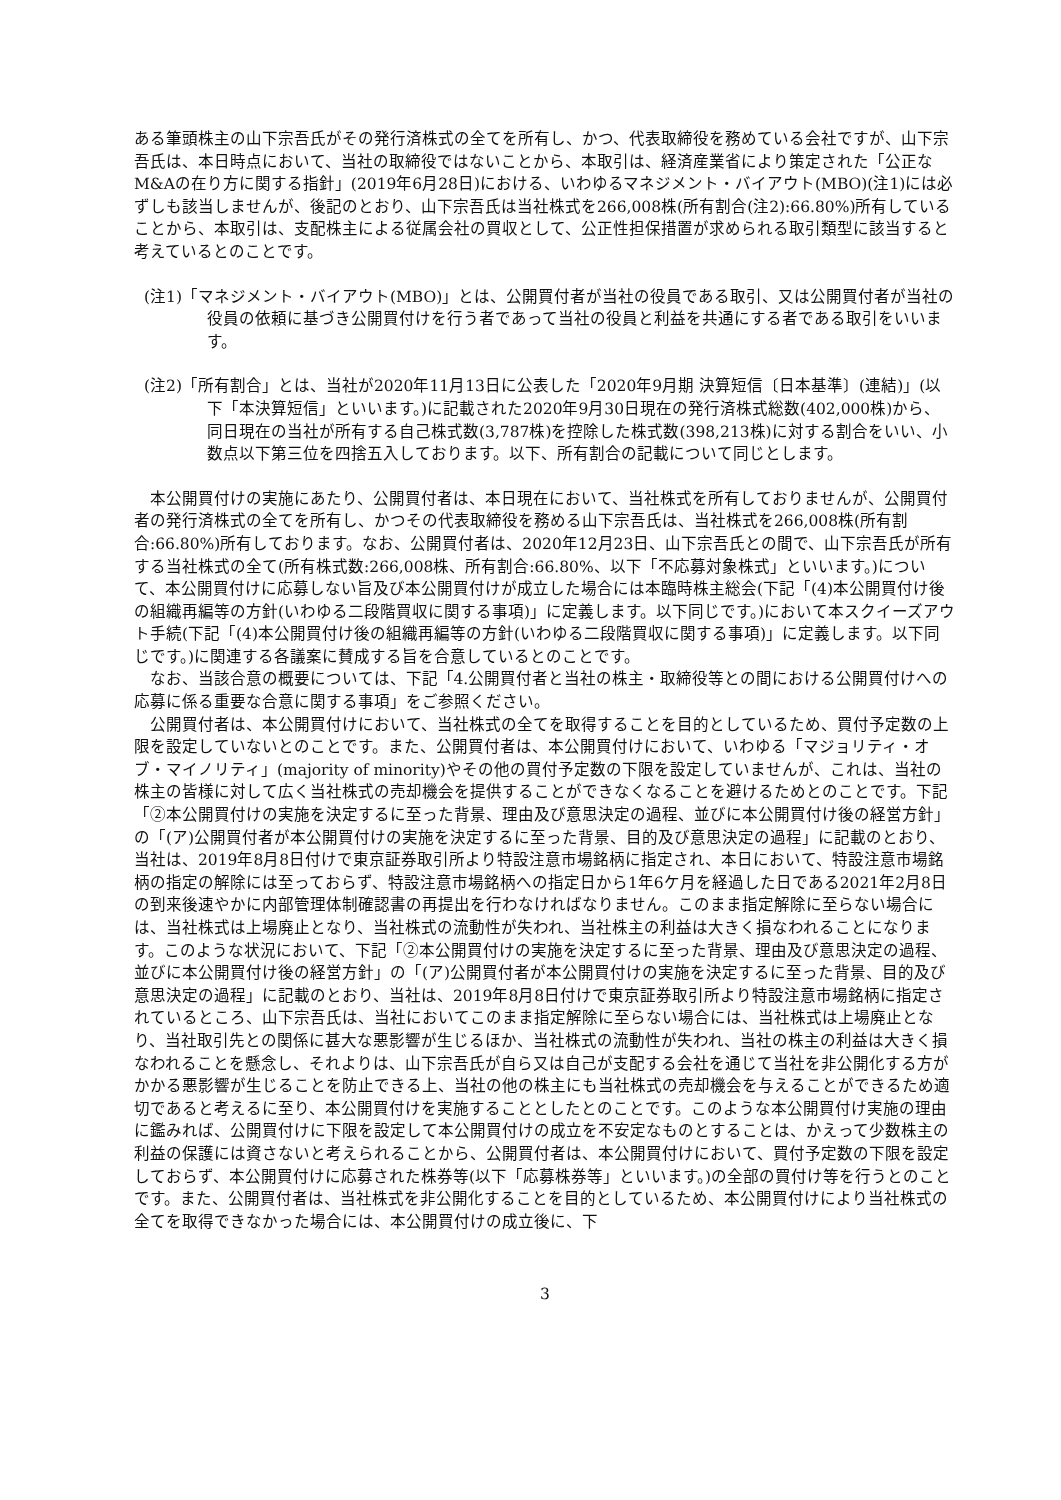ある筆頭株主の山下宗吾氏がその発行済株式の全てを所有し、かつ、代表取締役を務めている会社ですが、山下宗吾氏は、本日時点において、当社の取締役ではないことから、本取引は、経済産業省により策定された「公正なM&Aの在り方に関する指針」(2019年6月28日)における、いわゆるマネジメント・バイアウト(MBO)(注1)には必ずしも該当しませんが、後記のとおり、山下宗吾氏は当社株式を266,008株(所有割合(注2):66.80%)所有していることから、本取引は、支配株主による従属会社の買収として、公正性担保措置が求められる取引類型に該当すると考えているとのことです。
(注1)「マネジメント・バイアウト(MBO)」とは、公開買付者が当社の役員である取引、又は公開買付者が当社の役員の依頼に基づき公開買付けを行う者であって当社の役員と利益を共通にする者である取引をいいます。
(注2)「所有割合」とは、当社が2020年11月13日に公表した「2020年9月期 決算短信〔日本基準〕(連結)」(以下「本決算短信」といいます。)に記載された2020年9月30日現在の発行済株式総数(402,000株)から、同日現在の当社が所有する自己株式数(3,787株)を控除した株式数(398,213株)に対する割合をいい、小数点以下第三位を四捨五入しております。以下、所有割合の記載について同じとします。
本公開買付けの実施にあたり、公開買付者は、本日現在において、当社株式を所有しておりませんが、公開買付者の発行済株式の全てを所有し、かつその代表取締役を務める山下宗吾氏は、当社株式を266,008株(所有割合:66.80%)所有しております。なお、公開買付者は、2020年12月23日、山下宗吾氏との間で、山下宗吾氏が所有する当社株式の全て(所有株式数:266,008株、所有割合:66.80%、以下「不応募対象株式」といいます。)について、本公開買付けに応募しない旨及び本公開買付けが成立した場合には本臨時株主総会(下記「(4)本公開買付け後の組織再編等の方針(いわゆる二段階買収に関する事項)」に定義します。以下同じです。)において本スクイーズアウト手続(下記「(4)本公開買付け後の組織再編等の方針(いわゆる二段階買収に関する事項)」に定義します。以下同じです。)に関連する各議案に賛成する旨を合意しているとのことです。
なお、当該合意の概要については、下記「4.公開買付者と当社の株主・取締役等との間における公開買付けへの応募に係る重要な合意に関する事項」をご参照ください。
公開買付者は、本公開買付けにおいて、当社株式の全てを取得することを目的としているため、買付予定数の上限を設定していないとのことです。また、公開買付者は、本公開買付けにおいて、いわゆる「マジョリティ・オブ・マイノリティ」(majority of minority)やその他の買付予定数の下限を設定していませんが、これは、当社の株主の皆様に対して広く当社株式の売却機会を提供することができなくなることを避けるためとのことです。下記「②本公開買付けの実施を決定するに至った背景、理由及び意思決定の過程、並びに本公開買付け後の経営方針」の「(ア)公開買付者が本公開買付けの実施を決定するに至った背景、目的及び意思決定の過程」に記載のとおり、当社は、2019年8月8日付けで東京証券取引所より特設注意市場銘柄に指定され、本日において、特設注意市場銘柄の指定の解除には至っておらず、特設注意市場銘柄への指定日から1年6ケ月を経過した日である2021年2月8日の到来後速やかに内部管理体制確認書の再提出を行わなければなりません。このまま指定解除に至らない場合には、当社株式は上場廃止となり、当社株式の流動性が失われ、当社株主の利益は大きく損なわれることになります。このような状況において、下記「②本公開買付けの実施を決定するに至った背景、理由及び意思決定の過程、並びに本公開買付け後の経営方針」の「(ア)公開買付者が本公開買付けの実施を決定するに至った背景、目的及び意思決定の過程」に記載のとおり、当社は、2019年8月8日付けで東京証券取引所より特設注意市場銘柄に指定されているところ、山下宗吾氏は、当社においてこのまま指定解除に至らない場合には、当社株式は上場廃止となり、当社取引先との関係に甚大な悪影響が生じるほか、当社株式の流動性が失われ、当社の株主の利益は大きく損なわれることを懸念し、それよりは、山下宗吾氏が自ら又は自己が支配する会社を通じて当社を非公開化する方がかかる悪影響が生じることを防止できる上、当社の他の株主にも当社株式の売却機会を与えることができるため適切であると考えるに至り、本公開買付けを実施することとしたとのことです。このような本公開買付け実施の理由に鑑みれば、公開買付けに下限を設定して本公開買付けの成立を不安定なものとすることは、かえって少数株主の利益の保護には資さないと考えられることから、公開買付者は、本公開買付けにおいて、買付予定数の下限を設定しておらず、本公開買付けに応募された株券等(以下「応募株券等」といいます。)の全部の買付け等を行うとのことです。また、公開買付者は、当社株式を非公開化することを目的としているため、本公開買付けにより当社株式の全てを取得できなかった場合には、本公開買付けの成立後に、下
3